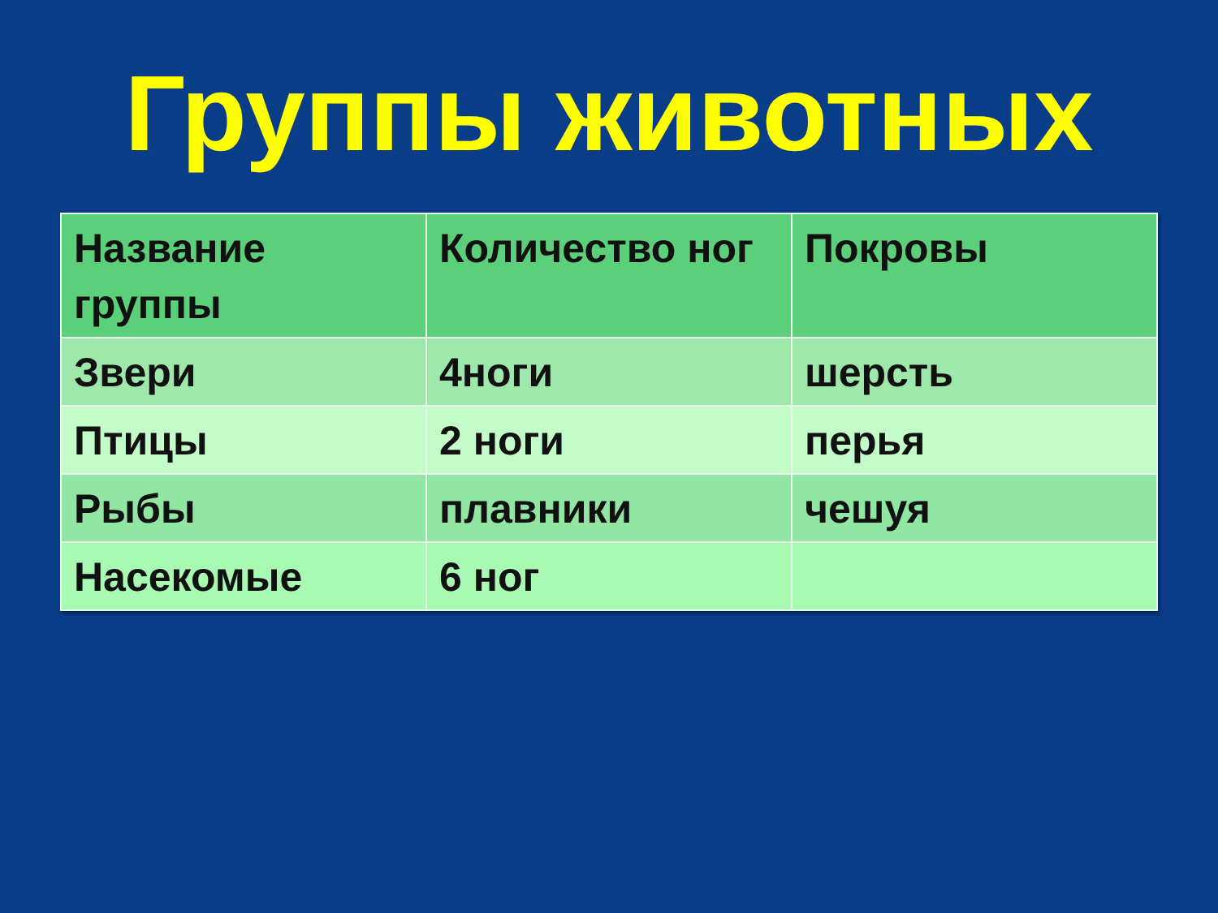Группы животных
| Название группы | Количество ног | Покровы |
| --- | --- | --- |
| Звери | 4ноги | шерсть |
| Птицы | 2 ноги | перья |
| Рыбы | плавники | чешуя |
| Насекомые | 6 ног | |